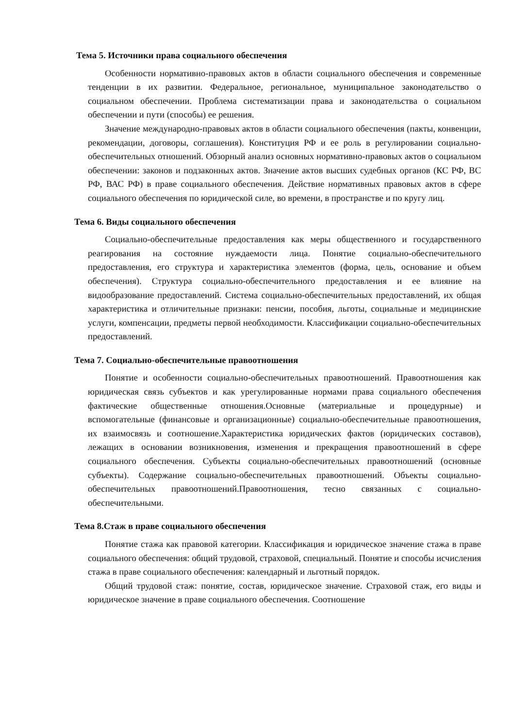Тема 5. Источники права социального обеспечения
Особенности нормативно-правовых актов в области социального обеспечения и современные тенденции в их развитии. Федеральное, региональное, муниципальное законодательство о социальном обеспечении. Проблема систематизации права и законодательства о социальном обеспечении и пути (способы) ее решения.
Значение международно-правовых актов в области социального обеспечения (пакты, конвенции, рекомендации, договоры, соглашения). Конституция РФ и ее роль в регулировании социально-обеспечительных отношений. Обзорный анализ основных нормативно-правовых актов о социальном обеспечении: законов и подзаконных актов. Значение актов высших судебных органов (КС РФ, ВС РФ, ВАС РФ) в праве социального обеспечения. Действие нормативных правовых актов в сфере социального обеспечения по юридической силе, во времени, в пространстве и по кругу лиц.
Тема 6. Виды социального обеспечения
Социально-обеспечительные предоставления как меры общественного и государственного реагирования на состояние нуждаемости лица. Понятие социально-обеспечительного предоставления, его структура и характеристика элементов (форма, цель, основание и объем обеспечения). Структура социально-обеспечительного предоставления и ее влияние на видообразование предоставлений. Система социально-обеспечительных предоставлений, их общая характеристика и отличительные признаки: пенсии, пособия, льготы, социальные и медицинские услуги, компенсации, предметы первой необходимости. Классификации социально-обеспечительных предоставлений.
Тема 7. Социально-обеспечительные правоотношения
Понятие и особенности социально-обеспечительных правоотношений. Правоотношения как юридическая связь субъектов и как урегулированные нормами права социального обеспечения фактические общественные отношения.Основные (материальные и процедурные) и вспомогательные (финансовые и организационные) социально-обеспечительные правоотношения, их взаимосвязь и соотношение.Характеристика юридических фактов (юридических составов), лежащих в основании возникновения, изменения и прекращения правоотношений в сфере социального обеспечения. Субъекты социально-обеспечительных правоотношений (основные субъекты). Содержание социально-обеспечительных правоотношений. Объекты социально-обеспечительных правоотношений.Правоотношения, тесно связанных с социально-обеспечительными.
Тема 8.Стаж в праве социального обеспечения
Понятие стажа как правовой категории. Классификация и юридическое значение стажа в праве социального обеспечения: общий трудовой, страховой, специальный. Понятие и способы исчисления стажа в праве социального обеспечения: календарный и льготный порядок.
Общий трудовой стаж: понятие, состав, юридическое значение. Страховой стаж, его виды и юридическое значение в праве социального обеспечения. Соотношение